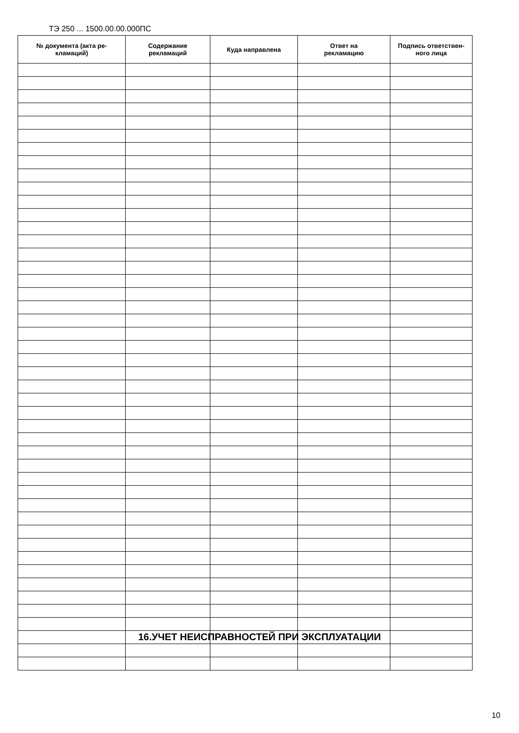ТЭ 250 ... 1500.00.00.000ПС
| № документа (акта ре- кламаций) | Содержание рекламаций | Куда направлена | Ответ на рекламацию | Подпись ответствен- ного лица |
| --- | --- | --- | --- | --- |
16.УЧЕТ НЕИСПРАВНОСТЕЙ ПРИ ЭКСПЛУАТАЦИИ
10